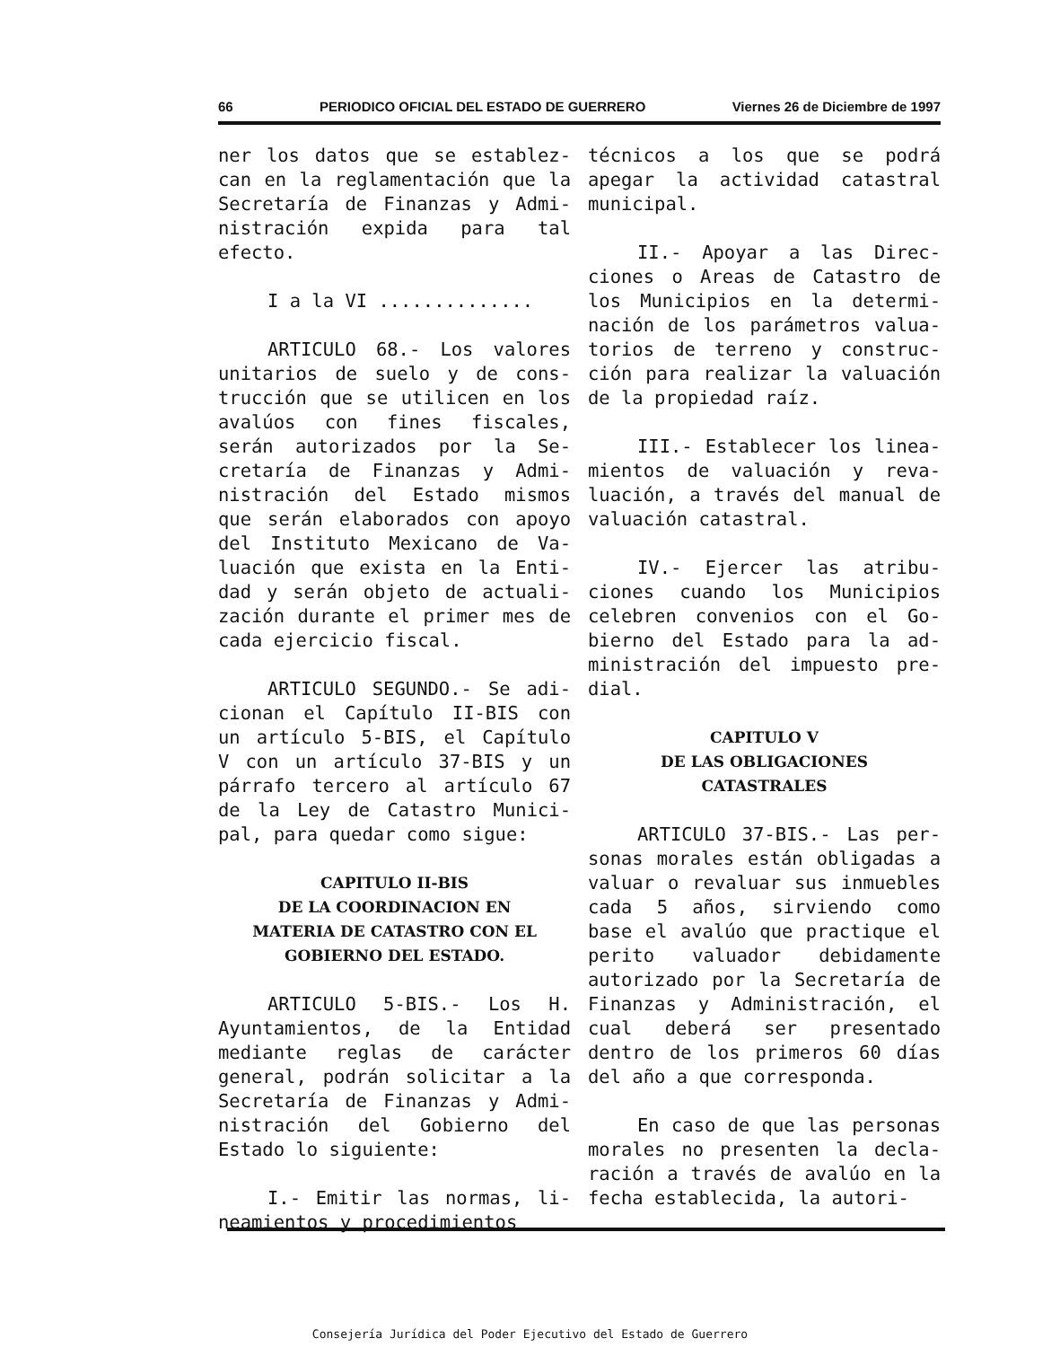66 PERIODICO OFICIAL DEL ESTADO DE GUERRERO Viernes 26 de Diciembre de 1997
ner los datos que se establez­can en la reglamentación que la Secretaría de Finanzas y Admi­nistración expida para tal efecto.
I a la VI ..............
ARTICULO 68.- Los valores unitarios de suelo y de cons­trucción que se utilicen en los avalúos con fines fiscales, serán autorizados por la Se­cretaría de Finanzas y Admi­nistración del Estado mismos que serán elaborados con apoyo del Instituto Mexicano de Va­luación que exista en la Enti­dad y serán objeto de actuali­zación durante el primer mes de cada ejercicio fiscal.
ARTICULO SEGUNDO.- Se adi­cionan el Capítulo II-BIS con un artículo 5-BIS, el Capítulo V con un artículo 37-BIS y un párrafo tercero al artículo 67 de la Ley de Catastro Munici­pal, para quedar como sigue:
CAPITULO II-BIS
DE LA COORDINACION EN
MATERIA DE CATASTRO CON EL
GOBIERNO DEL ESTADO.
ARTICULO 5-BIS.- Los H. Ayuntamientos, de la Entidad mediante reglas de carácter general, podrán solicitar a la Secretaría de Finanzas y Admi­nistración del Gobierno del Estado lo siguiente:
I.- Emitir las normas, li­neamientos y procedimientos
técnicos a los que se podrá apegar la actividad catastral municipal.
II.- Apoyar a las Direc­ciones o Areas de Catastro de los Municipios en la determi­nación de los parámetros valua­torios de terreno y construc­ción para realizar la valuación de la propiedad raíz.
III.- Establecer los linea­mientos de valuación y reva­luación, a través del manual de valuación catastral.
IV.- Ejercer las atribu­ciones cuando los Municipios celebren convenios con el Go­bierno del Estado para la ad­ministración del impuesto pre­dial.
CAPITULO V
DE LAS OBLIGACIONES
CATASTRALES
ARTICULO 37-BIS.- Las per­sonas morales están obligadas a valuar o revaluar sus in­muebles cada 5 años, sirviendo como base el avalúo que prac­tique el perito valuador debi­damente autorizado por la Se­cretaría de Finanzas y Admi­nistración, el cual deberá ser presentado dentro de los pri­meros 60 días del año a que co­rresponda.
En caso de que las personas morales no presenten la decla­ración a través de avalúo en la fecha establecida, la autori-
Consejería Jurídica del Poder Ejecutivo del Estado de Guerrero